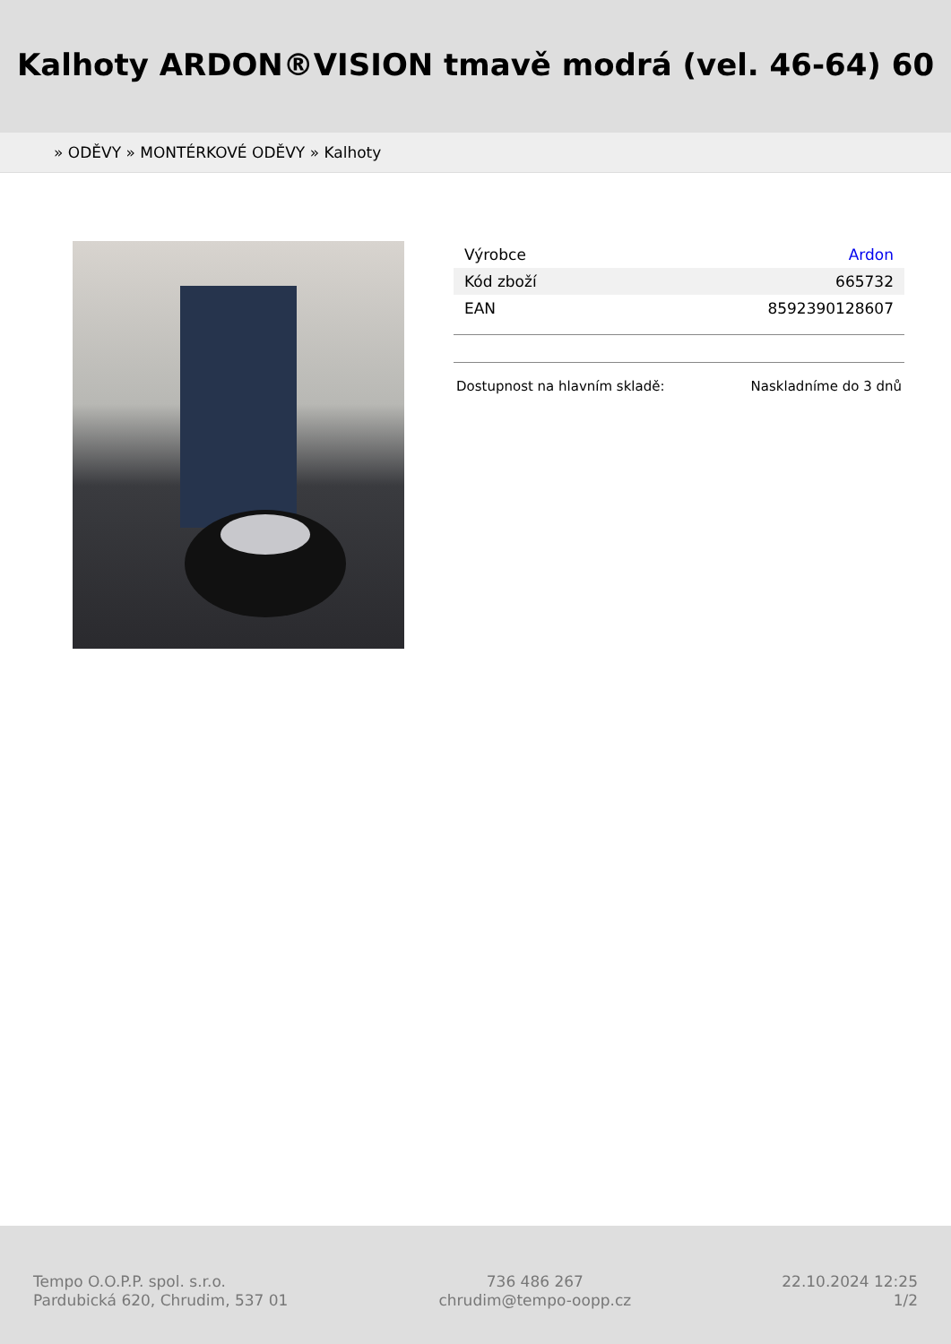Kalhoty ARDON®VISION tmavě modrá (vel. 46-64) 60
» ODĚVY » MONTÉRKOVÉ ODĚVY » Kalhoty
| Výrobce | Ardon |
| Kód zboží | 665732 |
| EAN | 8592390128607 |
| Dostupnost na hlavním skladě: | Naskladníme do 3 dnů |
Tempo O.O.P.P. spol. s.r.o.
Pardubická 620, Chrudim, 537 01
736 486 267
chrudim@tempo-oopp.cz
22.10.2024 12:25
1/2